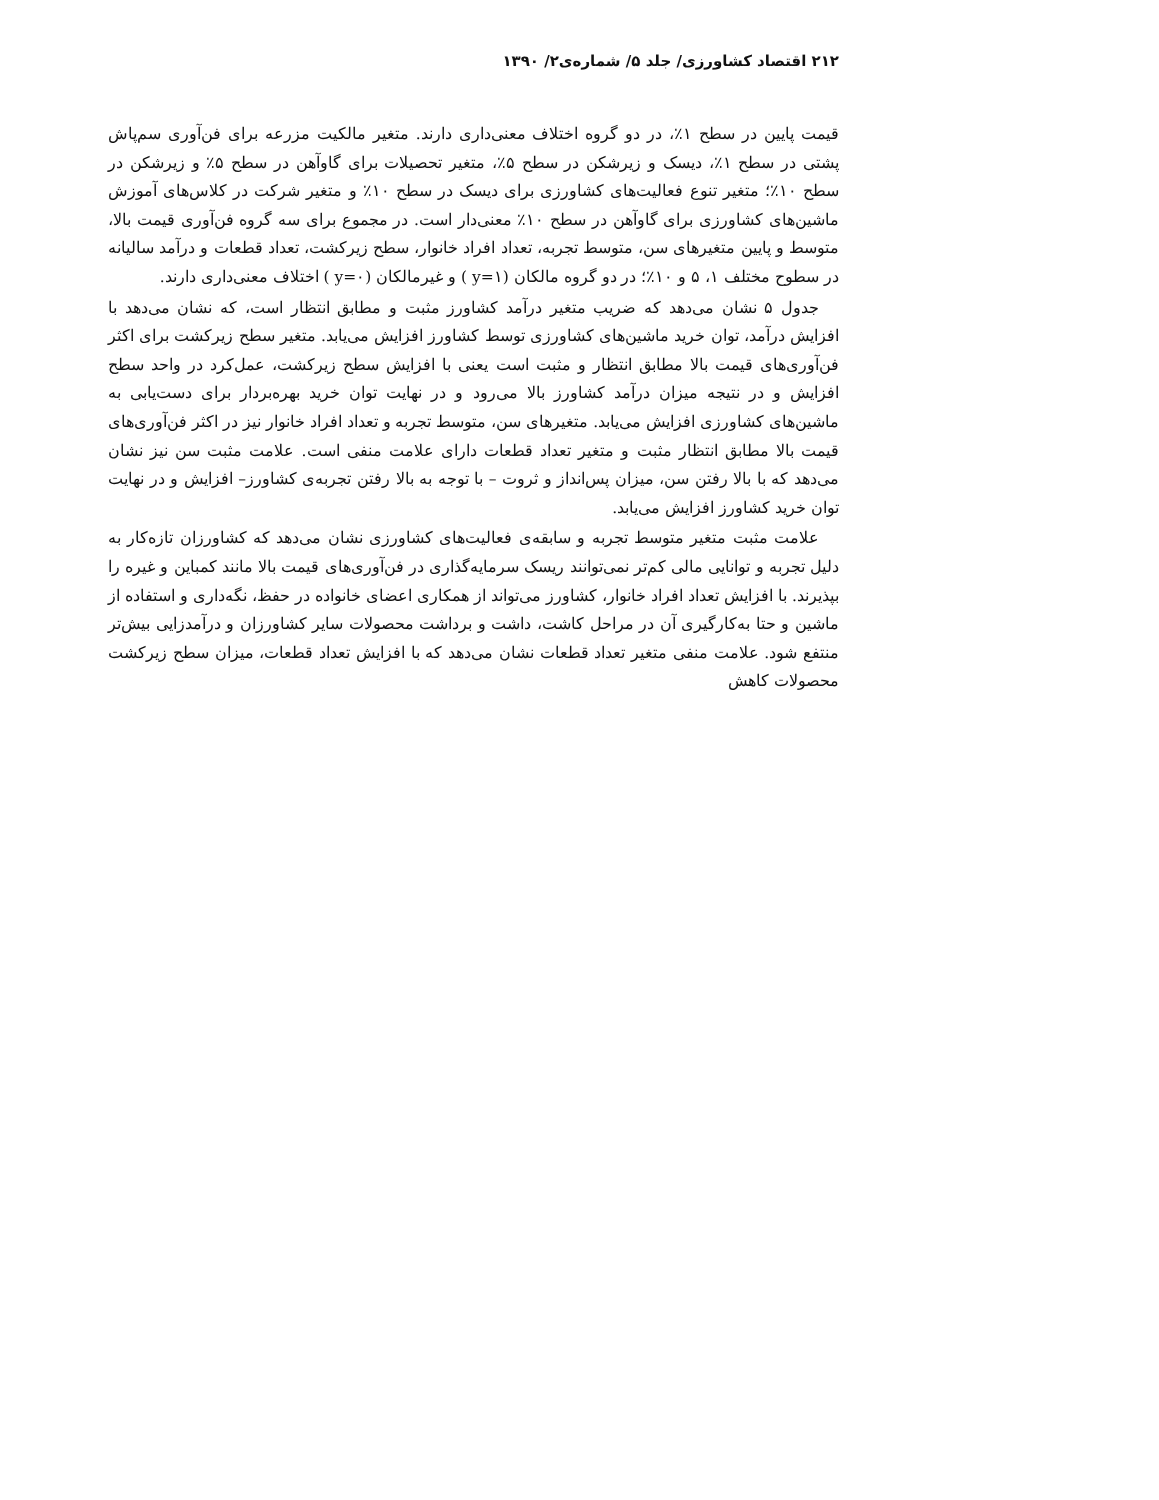۲۱۲ اقتصاد کشاورزی/ جلد ۵/ شماره‌ی۲/ ۱۳۹۰
قیمت پایین در سطح ۱٪، در دو گروه اختلاف معنی‌داری دارند. متغیر مالکیت مزرعه برای فن‌آوری سم‌پاش پشتی در سطح ۱٪، دیسک و زیرشکن در سطح ۵٪، متغیر تحصیلات برای گاوآهن در سطح ۵٪ و زیرشکن در سطح ۱۰٪؛ متغیر تنوع فعالیت‌های کشاورزی برای دیسک در سطح ۱۰٪ و متغیر شرکت در کلاس‌های آموزش ماشین‌های کشاورزی برای گاوآهن در سطح ۱۰٪ معنی‌دار است. در مجموع برای سه گروه فن‌آوری قیمت بالا، متوسط و پایین متغیرهای سن، متوسط تجربه، تعداد افراد خانوار، سطح زیرکشت، تعداد قطعات و درآمد سالیانه در سطوح مختلف ۱، ۵ و ۱۰٪؛ در دو گروه مالکان (y=۱ ) و غیرمالکان (y=۰ ) اختلاف معنی‌داری دارند.
جدول ۵ نشان می‌دهد که ضریب متغیر درآمد کشاورز مثبت و مطابق انتظار است، که نشان می‌دهد با افزایش درآمد، توان خرید ماشین‌های کشاورزی توسط کشاورز افزایش می‌یابد. متغیر سطح زیرکشت برای اکثر فن‌آوری‌های قیمت بالا مطابق انتظار و مثبت است یعنی با افزایش سطح زیرکشت، عمل‌کرد در واحد سطح افزایش و در نتیجه میزان درآمد کشاورز بالا می‌رود و در نهایت توان خرید بهره‌بردار برای دست‌یابی به ماشین‌های کشاورزی افزایش می‌یابد. متغیرهای سن، متوسط تجربه و تعداد افراد خانوار نیز در اکثر فن‌آوری‌های قیمت بالا مطابق انتظار مثبت و متغیر تعداد قطعات دارای علامت منفی است. علامت مثبت سن نیز نشان می‌دهد که با بالا رفتن سن، میزان پس‌انداز و ثروت – با توجه به بالا رفتن تجربه‌ی کشاورز– افزایش و در نهایت توان خرید کشاورز افزایش می‌یابد.
علامت مثبت متغیر متوسط تجربه و سابقه‌ی فعالیت‌های کشاورزی نشان می‌دهد که کشاورزان تازه‌کار به دلیل تجربه و توانایی مالی کم‌تر نمی‌توانند ریسک سرمایه‌گذاری در فن‌آوری‌های قیمت بالا مانند کمباین و غیره را بپذیرند. با افزایش تعداد افراد خانوار، کشاورز می‌تواند از همکاری اعضای خانواده در حفظ، نگه‌داری و استفاده از ماشین و حتا به‌کارگیری آن در مراحل کاشت، داشت و برداشت محصولات سایر کشاورزان و درآمدزایی بیش‌تر منتفع شود. علامت منفی متغیر تعداد قطعات نشان می‌دهد که با افزایش تعداد قطعات، میزان سطح زیرکشت محصولات کاهش